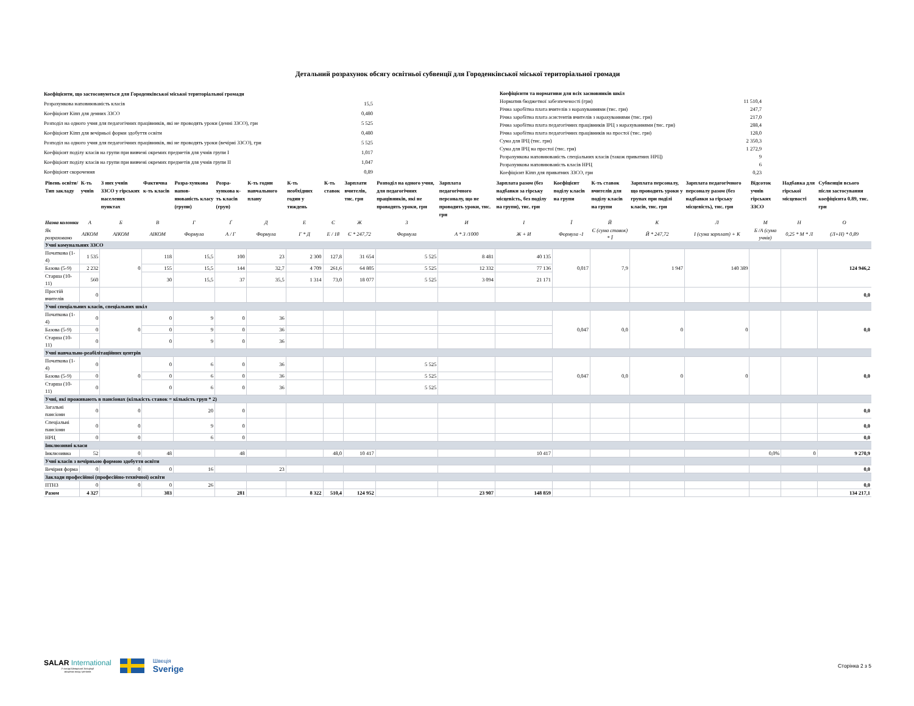Детальний розрахунок обсягу освітньої субвенції для Городенківської міської територіальної громади
| Коефіцієнти, що застосовуються для Городенківської міської територіальної громади | |
| Розрахункова наповнюваність класів | 15,5 |
| Коефіцієнт Кіпп для денних ЗЗСО | 0,480 |
| Розподіл на одного учня для педагогічних працівників, які не проводять уроки (денні ЗЗСО), грн | 5 525 |
| Коефіцієнт Кіпп для вечірньої форми здобуття освіти | 0,480 |
| Розподіл на одного учня для педагогічних працівників, які не проводять уроки (вечірні ЗЗСО), грн | 5 525 |
| Коефіцієнт поділу класів на групи при вивчені окремих предметів для учнів групи I | 1,017 |
| Коефіцієнт поділу класів на групи при вивчені окремих предметів для учнів групи II | 1,047 |
| Коефіцієнт скорочення | 0,89 |
| Коефіцієнти та нормативи для всіх засновників шкіл | |
| Норматив бюджетної забезпеченості (грн) | 11 510,4 |
| Річна заробітна плата вчителів з нарахуваннями (тис. грн) | 247,7 |
| Річна заробітна плата асистентів вчителів з нарахуваннями (тис. грн) | 217,0 |
| Річна заробітна плата педагогічних працівників ІРЦ з нарахуваннями (тис. грн) | 288,4 |
| Річна заробітна плата педагогічних працівників на простої (тис. грн) | 128,0 |
| Сума для ІРЦ (тис. грн) | 2 350,3 |
| Сума для ІРЦ на простої (тис. грн) | 1 272,9 |
| Розрахункова наповнюваність спеціальних класів (також приватних НРЦ) | 9 |
| Розрахункова наповнюваність класів НРЦ | 6 |
| Коефіцієнт Кіпп для приватних ЗЗСО, грн | 0,23 |
| Рівень освіти/ Тип закладу | К-ть учнів | З них учнів ЗЗСО у гірських населених пунктах | Фактична к-ть класів | Розра-хункова напов-нюваність класу (групи) | Розра-хункова к-ть класів (груп) | К-ть годин навчального плану | К-ть необхідних годин у тиждень | К-ть ставок | Зарплати вчителів, тис. грн | Розподіл на одного учня, для педагогічних працівників, які не проводять уроки, грн | Зарплата педагогічного персоналу, що не проводить уроки, тис. грн | Зарплата разом (без надбавки за гірську місцевість, без поділу на групи), тис. грн | Коефіцієнт поділу класів на групи | К-ть ставок вчителів для поділу класів на групи | Зарплата персоналу, що проводить уроки у групах при поділі класів, тис. грн | Зарплата педагогічного персоналу разом (без надбавки за гірську місцевість), тис. грн | Відсоток учнів гірських ЗЗСО | Надбавка для гірської місцевості | Субвенція всього після застосування коефіцієнта 0.89, тис. грн |
| --- | --- | --- | --- | --- | --- | --- | --- | --- | --- | --- | --- | --- | --- | --- | --- | --- | --- | --- | --- |
| Назва колонки | А | Б | В | Г | Ґ | Д | Е | Є | Ж | З | И | І | Ї | Й | К | Л | М | Н | О |
| Як розраховано | АІКОМ | АІКОМ | АІКОМ | Формула | А / Г | Формула | Г * Д | Е / 18 | Є * 247,72 | Формула | А * З /1000 | Ж + И | Формула -1 | Є (сума ставок) * Ї | Й * 247,72 | І (сума зарплат) + К | Б /А (сума учнів) | 0,25 * М * Л | (Л+Н) * 0,89 |
| Учні комунальних ЗЗСО | | | | | | | | | | | | | | | | | | | |
| Початкова (1-4) | 1 535 | 0 | 118 | 15,5 | 100 | 23 | 2 300 | 127,8 | 31 654 | 5 525 | 8 481 | 40 135 | 0,017 | 7,9 | 1 947 | 140 389 | | | 124 946,2 |
| Базова (5-9) | 2 232 | | 155 | 15,5 | 144 | 32,7 | 4 709 | 261,6 | 64 805 | 5 525 | 12 332 | 77 136 | | | | | | | |
| Старша (10-11) | 560 | | 30 | 15,5 | 37 | 35,5 | 1 314 | 73,0 | 18 077 | 5 525 | 3 094 | 21 171 | | | | | | | |
| Простій вчителів | 0 | | | | | | | | | | | | | | | | | | 0,0 |
| Учні спеціальних класів, спеціальних шкіл | | | | | | | | | | | | | | | | | | | |
| Початкова (1-4) | 0 | 0 | 0 | 9 | 0 | 36 | | | | | | | 0,047 | 0,0 | 0 | 0 | | | 0,0 |
| Базова (5-9) | 0 | | 0 | 9 | 0 | 36 | | | | | | | | | | | | | |
| Старша (10-11) | 0 | | 0 | 9 | 0 | 36 | | | | | | | | | | | | | |
| Учні навчально-реабілітаційних центрів | | | | | | | | | | | | | | | | | | | |
| Початкова (1-4) | 0 | 0 | 0 | 6 | 0 | 36 | | | | 5 525 | | | 0,047 | 0,0 | 0 | 0 | | | 0,0 |
| Базова (5-9) | 0 | | 0 | 6 | 0 | 36 | | | | 5 525 | | | | | | | | | |
| Старша (10-11) | 0 | | 0 | 6 | 0 | 36 | | | | 5 525 | | | | | | | | | |
| Учні, які проживають в пансіонах (кількість ставок = кількість груп * 2) | | | | | | | | | | | | | | | | | | | |
| Загальні пансіони | 0 | 0 | | 20 | 0 | | | | | | | | | | | | | | 0,0 |
| Спеціальні пансіони | 0 | 0 | | 9 | 0 | | | | | | | | | | | | | | 0,0 |
| НРЦ | 0 | 0 | | 6 | 0 | | | | | | | | | | | | | | 0,0 |
| Інклюзивні класи | | | | | | | | | | | | | | | | | | | |
| Інклюзивна | 52 | 0 | 48 | | 48 | | | 48,0 | 10 417 | | | 10 417 | | | | | 0,0% | 0 | 9 270,9 |
| Учні класів з вечірньою формою здобуття освіти | | | | | | | | | | | | | | | | | | | |
| Вечірня форма | 0 | 0 | 0 | 16 | | 23 | | | | | | | | | | | | | 0,0 |
| Заклади професійної (професійно-технічної) освіти | | | | | | | | | | | | | | | | | | | |
| ПТНЗ | 0 | 0 | 0 | 26 | | | | | | | | | | | | | | | 0,0 |
| Разом | 4 327 | | 303 | | 281 | | 8 322 | 510,4 | 124 952 | | 23 907 | 148 859 | | | | | | | 134 217,1 |
SALAR International
У складі Шведської Асоціації
місцевих влад і регіонів
Швеція
Sverige
Сторінка 2 з 5